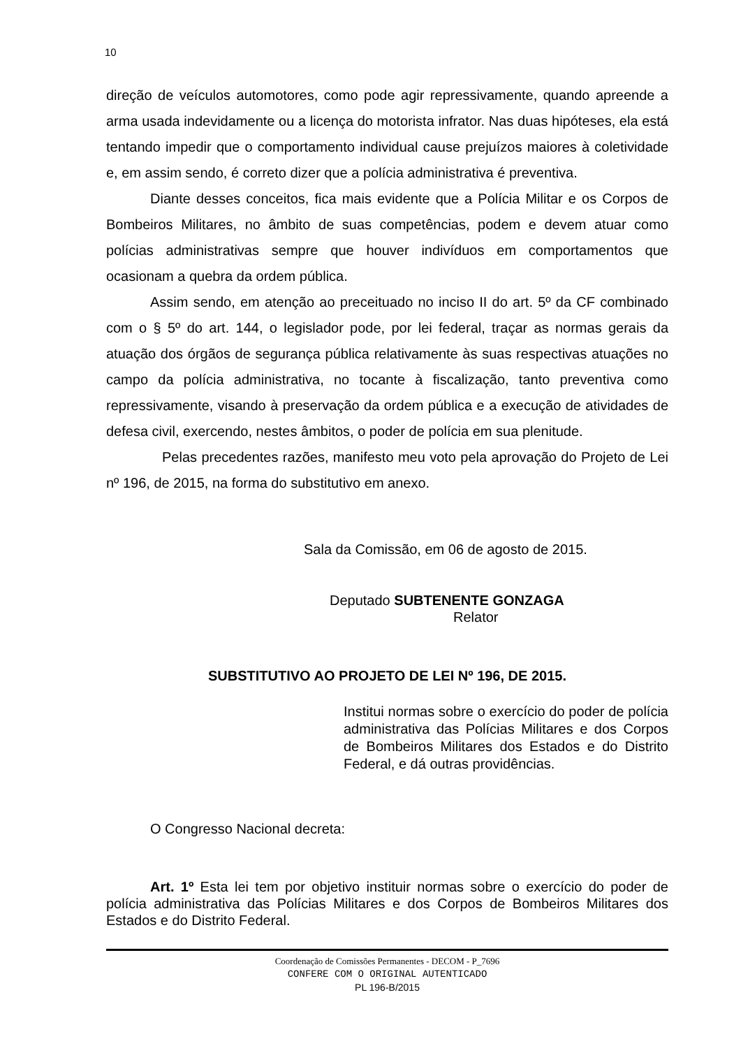10
direção de veículos automotores, como pode agir repressivamente, quando apreende a arma usada indevidamente ou a licença do motorista infrator. Nas duas hipóteses, ela está tentando impedir que o comportamento individual cause prejuízos maiores à coletividade e, em assim sendo, é correto dizer que a polícia administrativa é preventiva.
Diante desses conceitos, fica mais evidente que a Polícia Militar e os Corpos de Bombeiros Militares, no âmbito de suas competências, podem e devem atuar como polícias administrativas sempre que houver indivíduos em comportamentos que ocasionam a quebra da ordem pública.
Assim sendo, em atenção ao preceituado no inciso II do art. 5º da CF combinado com o § 5º do art. 144, o legislador pode, por lei federal, traçar as normas gerais da atuação dos órgãos de segurança pública relativamente às suas respectivas atuações no campo da polícia administrativa, no tocante à fiscalização, tanto preventiva como repressivamente, visando à preservação da ordem pública e a execução de atividades de defesa civil, exercendo, nestes âmbitos, o poder de polícia em sua plenitude.
Pelas precedentes razões, manifesto meu voto pela aprovação do Projeto de Lei nº 196, de 2015, na forma do substitutivo em anexo.
Sala da Comissão, em 06 de agosto de 2015.
Deputado SUBTENENTE GONZAGA
Relator
SUBSTITUTIVO AO PROJETO DE LEI Nº 196, DE 2015.
Institui normas sobre o exercício do poder de polícia administrativa das Polícias Militares e dos Corpos de Bombeiros Militares dos Estados e do Distrito Federal, e dá outras providências.
O Congresso Nacional decreta:
Art. 1º Esta lei tem por objetivo instituir normas sobre o exercício do poder de polícia administrativa das Polícias Militares e dos Corpos de Bombeiros Militares dos Estados e do Distrito Federal.
Coordenação de Comissões Permanentes - DECOM - P_7696
CONFERE COM O ORIGINAL AUTENTICADO
PL 196-B/2015